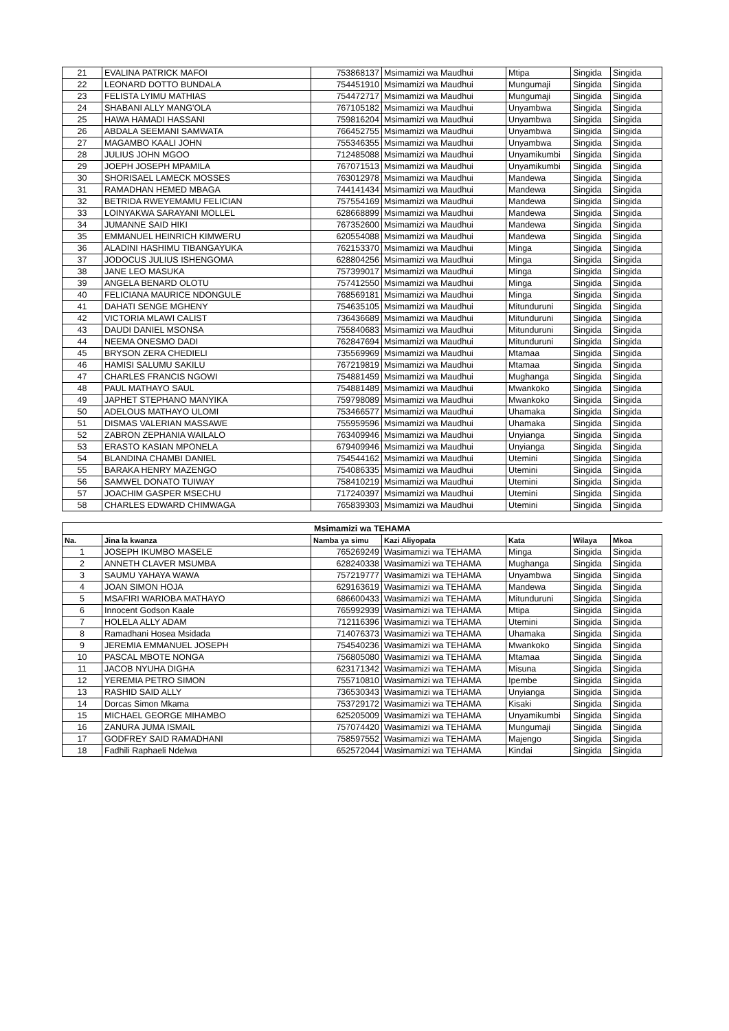| 21 | EVALINA PATRICK MAFOI | 753868137 | Msimamizi wa Maudhui | Mtipa | Singida | Singida |
| 22 | LEONARD DOTTO BUNDALA | 754451910 | Msimamizi wa Maudhui | Mungumaji | Singida | Singida |
| 23 | FELISTA LYIMU MATHIAS | 754472717 | Msimamizi wa Maudhui | Mungumaji | Singida | Singida |
| 24 | SHABANI ALLY MANG'OLA | 767105182 | Msimamizi wa Maudhui | Unyambwa | Singida | Singida |
| 25 | HAWA HAMADI HASSANI | 759816204 | Msimamizi wa Maudhui | Unyambwa | Singida | Singida |
| 26 | ABDALA SEEMANI SAMWATA | 766452755 | Msimamizi wa Maudhui | Unyambwa | Singida | Singida |
| 27 | MAGAMBO KAALI JOHN | 755346355 | Msimamizi wa Maudhui | Unyambwa | Singida | Singida |
| 28 | JULIUS JOHN MGOO | 712485088 | Msimamizi wa Maudhui | Unyamikumbi | Singida | Singida |
| 29 | JOEPH JOSEPH MPAMILA | 767071513 | Msimamizi wa Maudhui | Unyamikumbi | Singida | Singida |
| 30 | SHORISAEL LAMECK MOSSES | 763012978 | Msimamizi wa Maudhui | Mandewa | Singida | Singida |
| 31 | RAMADHAN HEMED MBAGA | 744141434 | Msimamizi wa Maudhui | Mandewa | Singida | Singida |
| 32 | BETRIDA RWEYEMAMU FELICIAN | 757554169 | Msimamizi wa Maudhui | Mandewa | Singida | Singida |
| 33 | LOINYAKWA SARAYANI MOLLEL | 628668899 | Msimamizi wa Maudhui | Mandewa | Singida | Singida |
| 34 | JUMANNE SAID HIKI | 767352600 | Msimamizi wa Maudhui | Mandewa | Singida | Singida |
| 35 | EMMANUEL HEINRICH KIMWERU | 620554088 | Msimamizi wa Maudhui | Mandewa | Singida | Singida |
| 36 | ALADINI HASHIMU TIBANGAYUKA | 762153370 | Msimamizi wa Maudhui | Minga | Singida | Singida |
| 37 | JODOCUS JULIUS ISHENGOMA | 628804256 | Msimamizi wa Maudhui | Minga | Singida | Singida |
| 38 | JANE LEO MASUKA | 757399017 | Msimamizi wa Maudhui | Minga | Singida | Singida |
| 39 | ANGELA BENARD OLOTU | 757412550 | Msimamizi wa Maudhui | Minga | Singida | Singida |
| 40 | FELICIANA MAURICE NDONGULE | 768569181 | Msimamizi wa Maudhui | Minga | Singida | Singida |
| 41 | DAHATI SENGE MGHENY | 754635105 | Msimamizi wa Maudhui | Mitunduruni | Singida | Singida |
| 42 | VICTORIA MLAWI CALIST | 736436689 | Msimamizi wa Maudhui | Mitunduruni | Singida | Singida |
| 43 | DAUDI DANIEL MSONSA | 755840683 | Msimamizi wa Maudhui | Mitunduruni | Singida | Singida |
| 44 | NEEMA ONESMO DADI | 762847694 | Msimamizi wa Maudhui | Mitunduruni | Singida | Singida |
| 45 | BRYSON ZERA CHEDIELI | 735569969 | Msimamizi wa Maudhui | Mtamaa | Singida | Singida |
| 46 | HAMISI SALUMU SAKILU | 767219819 | Msimamizi wa Maudhui | Mtamaa | Singida | Singida |
| 47 | CHARLES FRANCIS NGOWI | 754881459 | Msimamizi wa Maudhui | Mughanga | Singida | Singida |
| 48 | PAUL MATHAYO SAUL | 754881489 | Msimamizi wa Maudhui | Mwankoko | Singida | Singida |
| 49 | JAPHET STEPHANO MANYIKA | 759798089 | Msimamizi wa Maudhui | Mwankoko | Singida | Singida |
| 50 | ADELOUS MATHAYO ULOMI | 753466577 | Msimamizi wa Maudhui | Uhamaka | Singida | Singida |
| 51 | DISMAS VALERIAN MASSAWE | 755959596 | Msimamizi wa Maudhui | Uhamaka | Singida | Singida |
| 52 | ZABRON ZEPHANIA WAILALO | 763409946 | Msimamizi wa Maudhui | Unyianga | Singida | Singida |
| 53 | ERASTO KASIAN MPONELA | 679409946 | Msimamizi wa Maudhui | Unyianga | Singida | Singida |
| 54 | BLANDINA CHAMBI DANIEL | 754544162 | Msimamizi wa Maudhui | Utemini | Singida | Singida |
| 55 | BARAKA HENRY MAZENGO | 754086335 | Msimamizi wa Maudhui | Utemini | Singida | Singida |
| 56 | SAMWEL DONATO TUIWAY | 758410219 | Msimamizi wa Maudhui | Utemini | Singida | Singida |
| 57 | JOACHIM GASPER MSECHU | 717240397 | Msimamizi wa Maudhui | Utemini | Singida | Singida |
| 58 | CHARLES EDWARD CHIMWAGA | 765839303 | Msimamizi wa Maudhui | Utemini | Singida | Singida |
| Msimamizi wa TEHAMA | | | | | | |
| --- | --- | --- | --- | --- | --- | --- |
| Na. | Jina la kwanza | Namba ya simu | Kazi Aliyopata | Kata | Wilaya | Mkoa |
| 1 | JOSEPH IKUMBO MASELE | 765269249 | Wasimamizi wa TEHAMA | Minga | Singida | Singida |
| 2 | ANNETH CLAVER MSUMBA | 628240338 | Wasimamizi wa TEHAMA | Mughanga | Singida | Singida |
| 3 | SAUMU YAHAYA WAWA | 757219777 | Wasimamizi wa TEHAMA | Unyambwa | Singida | Singida |
| 4 | JOAN SIMON HOJA | 629163619 | Wasimamizi wa TEHAMA | Mandewa | Singida | Singida |
| 5 | MSAFIRI WARIOBA MATHAYO | 686600433 | Wasimamizi wa TEHAMA | Mitunduruni | Singida | Singida |
| 6 | Innocent Godson Kaale | 765992939 | Wasimamizi wa TEHAMA | Mtipa | Singida | Singida |
| 7 | HOLELA ALLY ADAM | 712116396 | Wasimamizi wa TEHAMA | Utemini | Singida | Singida |
| 8 | Ramadhani Hosea Msidada | 714076373 | Wasimamizi wa TEHAMA | Uhamaka | Singida | Singida |
| 9 | JEREMIA EMMANUEL JOSEPH | 754540236 | Wasimamizi wa TEHAMA | Mwankoko | Singida | Singida |
| 10 | PASCAL MBOTE NONGA | 756805080 | Wasimamizi wa TEHAMA | Mtamaa | Singida | Singida |
| 11 | JACOB NYUHA DIGHA | 623171342 | Wasimamizi wa TEHAMA | Misuna | Singida | Singida |
| 12 | YEREMIA PETRO SIMON | 755710810 | Wasimamizi wa TEHAMA | Ipembe | Singida | Singida |
| 13 | RASHID SAID ALLY | 736530343 | Wasimamizi wa TEHAMA | Unyianga | Singida | Singida |
| 14 | Dorcas Simon Mkama | 753729172 | Wasimamizi wa TEHAMA | Kisaki | Singida | Singida |
| 15 | MICHAEL GEORGE MIHAMBO | 625205009 | Wasimamizi wa TEHAMA | Unyamikumbi | Singida | Singida |
| 16 | ZANURA JUMA ISMAIL | 757074420 | Wasimamizi wa TEHAMA | Mungumaji | Singida | Singida |
| 17 | GODFREY SAID RAMADHANI | 758597552 | Wasimamizi wa TEHAMA | Majengo | Singida | Singida |
| 18 | Fadhili Raphaeli Ndelwa | 652572044 | Wasimamizi wa TEHAMA | Kindai | Singida | Singida |